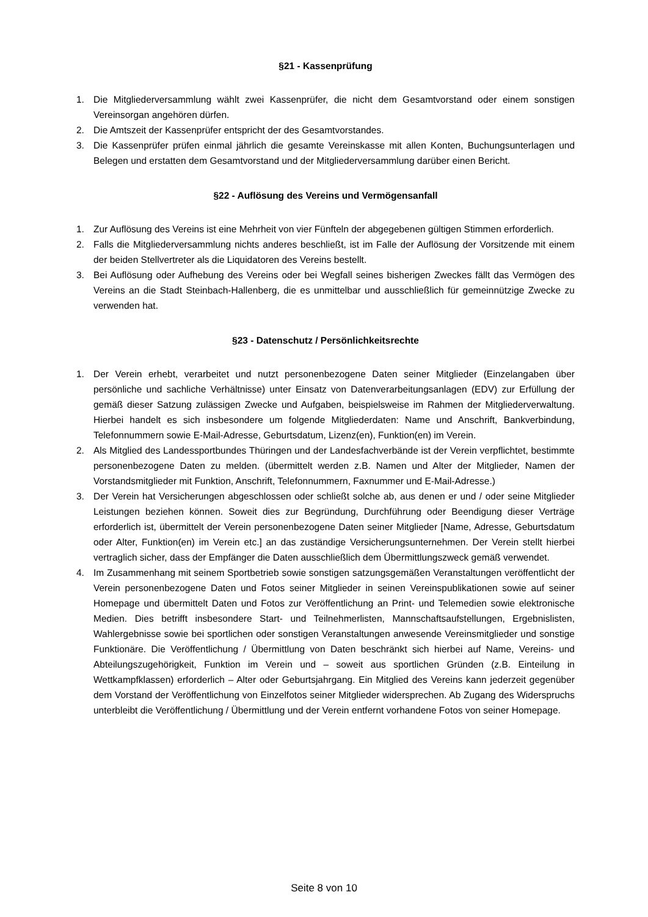§21 - Kassenprüfung
1. Die Mitgliederversammlung wählt zwei Kassenprüfer, die nicht dem Gesamtvorstand oder einem sonstigen Vereinsorgan angehören dürfen.
2. Die Amtszeit der Kassenprüfer entspricht der des Gesamtvorstandes.
3. Die Kassenprüfer prüfen einmal jährlich die gesamte Vereinskasse mit allen Konten, Buchungsunterlagen und Belegen und erstatten dem Gesamtvorstand und der Mitgliederversammlung darüber einen Bericht.
§22 - Auflösung des Vereins und Vermögensanfall
1. Zur Auflösung des Vereins ist eine Mehrheit von vier Fünfteln der abgegebenen gültigen Stimmen erforderlich.
2. Falls die Mitgliederversammlung nichts anderes beschließt, ist im Falle der Auflösung der Vorsitzende mit einem der beiden Stellvertreter als die Liquidatoren des Vereins bestellt.
3. Bei Auflösung oder Aufhebung des Vereins oder bei Wegfall seines bisherigen Zweckes fällt das Vermögen des Vereins an die Stadt Steinbach-Hallenberg, die es unmittelbar und ausschließlich für gemeinnützige Zwecke zu verwenden hat.
§23 - Datenschutz / Persönlichkeitsrechte
1. Der Verein erhebt, verarbeitet und nutzt personenbezogene Daten seiner Mitglieder (Einzelangaben über persönliche und sachliche Verhältnisse) unter Einsatz von Datenverarbeitungsanlagen (EDV) zur Erfüllung der gemäß dieser Satzung zulässigen Zwecke und Aufgaben, beispielsweise im Rahmen der Mitgliederverwaltung. Hierbei handelt es sich insbesondere um folgende Mitgliederdaten: Name und Anschrift, Bankverbindung, Telefonnummern sowie E-Mail-Adresse, Geburtsdatum, Lizenz(en), Funktion(en) im Verein.
2. Als Mitglied des Landessportbundes Thüringen und der Landesfachverbände ist der Verein verpflichtet, bestimmte personenbezogene Daten zu melden. (übermittelt werden z.B. Namen und Alter der Mitglieder, Namen der Vorstandsmitglieder mit Funktion, Anschrift, Telefonnummern, Faxnummer und E-Mail-Adresse.)
3. Der Verein hat Versicherungen abgeschlossen oder schließt solche ab, aus denen er und / oder seine Mitglieder Leistungen beziehen können. Soweit dies zur Begründung, Durchführung oder Beendigung dieser Verträge erforderlich ist, übermittelt der Verein personenbezogene Daten seiner Mitglieder [Name, Adresse, Geburtsdatum oder Alter, Funktion(en) im Verein etc.] an das zuständige Versicherungsunternehmen. Der Verein stellt hierbei vertraglich sicher, dass der Empfänger die Daten ausschließlich dem Übermittlungszweck gemäß verwendet.
4. Im Zusammenhang mit seinem Sportbetrieb sowie sonstigen satzungsgemäßen Veranstaltungen veröffentlicht der Verein personenbezogene Daten und Fotos seiner Mitglieder in seinen Vereinspublikationen sowie auf seiner Homepage und übermittelt Daten und Fotos zur Veröffentlichung an Print- und Telemedien sowie elektronische Medien. Dies betrifft insbesondere Start- und Teilnehmerlisten, Mannschaftsaufstellungen, Ergebnislisten, Wahlergebnisse sowie bei sportlichen oder sonstigen Veranstaltungen anwesende Vereinsmitglieder und sonstige Funktionäre. Die Veröffentlichung / Übermittlung von Daten beschränkt sich hierbei auf Name, Vereins- und Abteilungszugehörigkeit, Funktion im Verein und – soweit aus sportlichen Gründen (z.B. Einteilung in Wettkampfklassen) erforderlich – Alter oder Geburtsjahrgang. Ein Mitglied des Vereins kann jederzeit gegenüber dem Vorstand der Veröffentlichung von Einzelfotos seiner Mitglieder widersprechen. Ab Zugang des Widerspruchs unterbleibt die Veröffentlichung / Übermittlung und der Verein entfernt vorhandene Fotos von seiner Homepage.
Seite 8 von 10